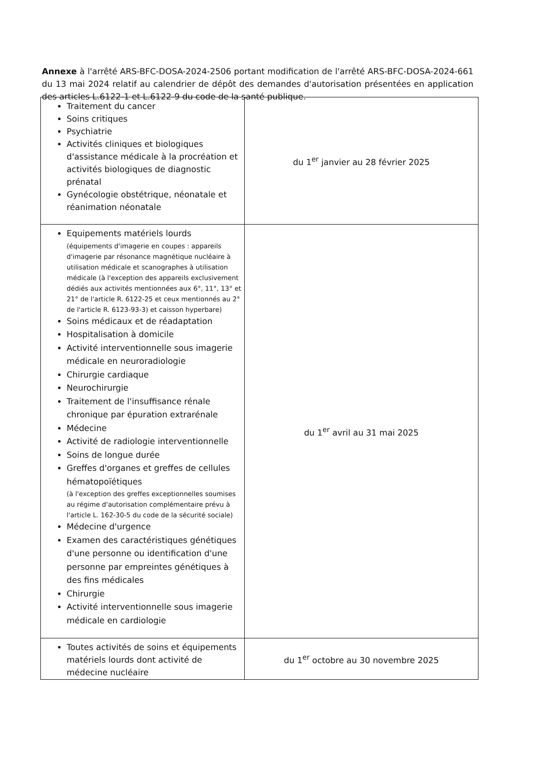Annexe à l'arrêté ARS-BFC-DOSA-2024-2506 portant modification de l'arrêté ARS-BFC-DOSA-2024-661 du 13 mai 2024 relatif au calendrier de dépôt des demandes d'autorisation présentées en application des articles L.6122-1 et L.6122-9 du code de la santé publique.
| Traitement du cancer Soins critiques Psychiatrie Activités cliniques et biologiques d'assistance médicale à la procréation et activités biologiques de diagnostic prénatal Gynécologie obstétrique, néonatale et réanimation néonatale | du 1<sup>er</sup> janvier au 28 février 2025 |
| Equipements matériels lourds (équipements d'imagerie en coupes : appareils d'imagerie par résonance magnétique nucléaire à utilisation médicale et scanographes à utilisation médicale (à l'exception des appareils exclusivement dédiés aux activités mentionnées aux 6°, 11°, 13° et 21° de l'article R. 6122-25 et ceux mentionnés au 2° de l'article R. 6123-93-3) et caisson hyperbare) Soins médicaux et de réadaptation Hospitalisation à domicile Activité interventionnelle sous imagerie médicale en neuroradiologie Chirurgie cardiaque Neurochirurgie Traitement de l'insuffisance rénale chronique par épuration extrarénale Médecine Activité de radiologie interventionnelle Soins de longue durée Greffes d'organes et greffes de cellules hématopoïétiques (à l'exception des greffes exceptionnelles soumises au régime d'autorisation complémentaire prévu à l'article L. 162-30-5 du code de la sécurité sociale) Médecine d'urgence Examen des caractéristiques génétiques d'une personne ou identification d'une personne par empreintes génétiques à des fins médicales Chirurgie Activité interventionnelle sous imagerie médicale en cardiologie | du 1<sup>er</sup> avril au 31 mai 2025 |
| Toutes activités de soins et équipements matériels lourds dont activité de médecine nucléaire | du 1<sup>er</sup> octobre au 30 novembre 2025 |